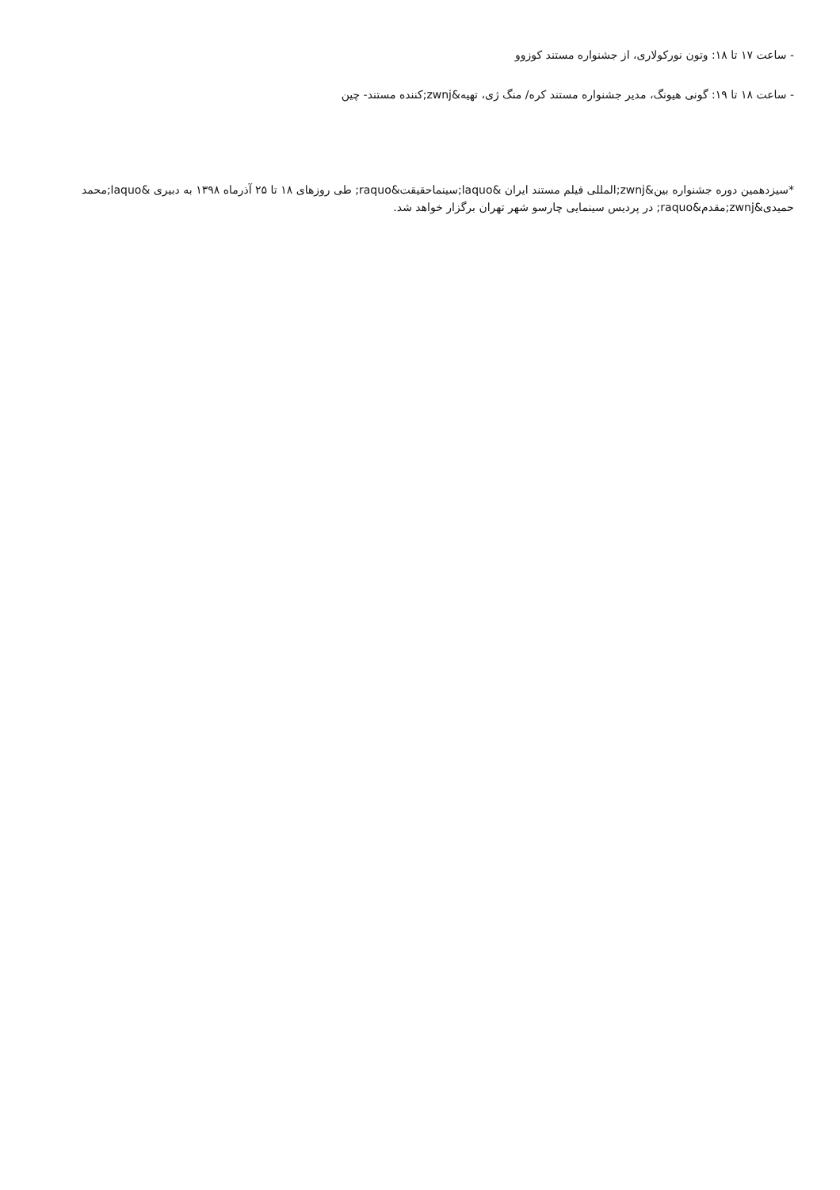- ساعت ۱۷ تا ۱۸: وتون نورکولاری، از جشنواره مستند کوزوو
- ساعت ۱۸ تا ۱۹: گونی هیونگ، مدیر جشنواره مستند کره/ منگ ژی، تهیه&zwnj;کننده مستند- چین
*سیزدهمین دوره جشنواره بین&zwnj;المللی فیلم مستند ایران &laquo;سینماحقیقت&raquo; طی روزهای ۱۸ تا ۲۵ آذرماه ۱۳۹۸ به دبیری &laquo;محمد حمیدی&zwnj;مقدم&raquo; در پردیس سینمایی چارسو شهر تهران برگزار خواهد شد.